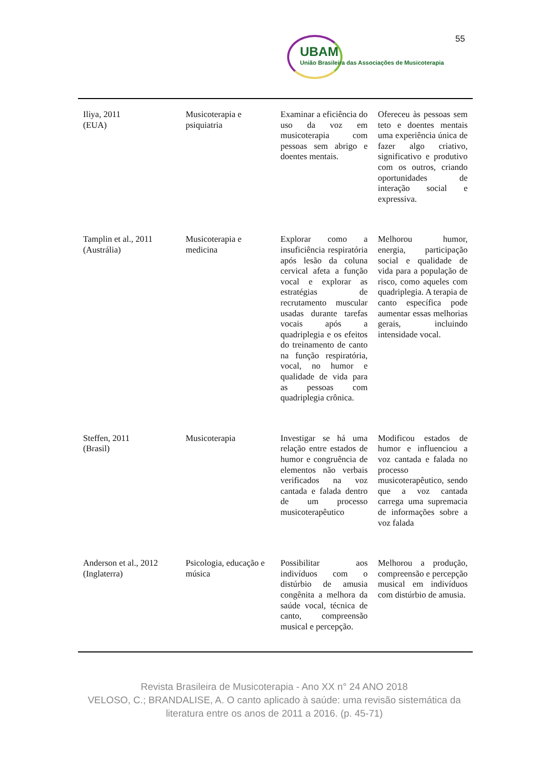55
UBAM
União Brasileira das Associações de Musicoterapia
| Iliya, 2011 (EUA) | Musicoterapia e psiquiatria | Examinar a eficiência do uso da voz em musicoterapia com pessoas sem abrigo e doentes mentais. | Ofereceu às pessoas sem teto e doentes mentais uma experiência única de fazer algo criativo, significativo e produtivo com os outros, criando oportunidades de interação social e expressiva. |
| Tamplin et al., 2011 (Austrália) | Musicoterapia e medicina | Explorar como a insuficiência respiratória após lesão da coluna cervical afeta a função vocal e explorar as estratégias de recrutamento muscular usadas durante tarefas vocais após a quadriplegia e os efeitos do treinamento de canto na função respiratória, vocal, no humor e qualidade de vida para as pessoas com quadriplegia crônica. | Melhorou humor, energia, participação social e qualidade de vida para a população de risco, como aqueles com quadriplegia. A terapia de canto específica pode aumentar essas melhorias gerais, incluindo intensidade vocal. |
| Steffen, 2011 (Brasil) | Musicoterapia | Investigar se há uma relação entre estados de humor e congruência de elementos não verbais verificados na voz cantada e falada dentro de um processo musicoterapêutico | Modificou estados de humor e influenciou a voz cantada e falada no processo musicoterapêutico, sendo que a voz cantada carrega uma supremacia de informações sobre a voz falada |
| Anderson et al., 2012 (Inglaterra) | Psicologia, educação e música | Possibilitar aos indivíduos com o distúrbio de amusia congênita a melhora da saúde vocal, técnica de canto, compreensão musical e percepção. | Melhorou a produção, compreensão e percepção musical em indivíduos com distúrbio de amusia. |
Revista Brasileira de Musicoterapia - Ano XX n° 24 ANO 2018
VELOSO, C.; BRANDALISE, A. O canto aplicado à saúde: uma revisão sistemática da literatura entre os anos de 2011 a 2016. (p. 45-71)